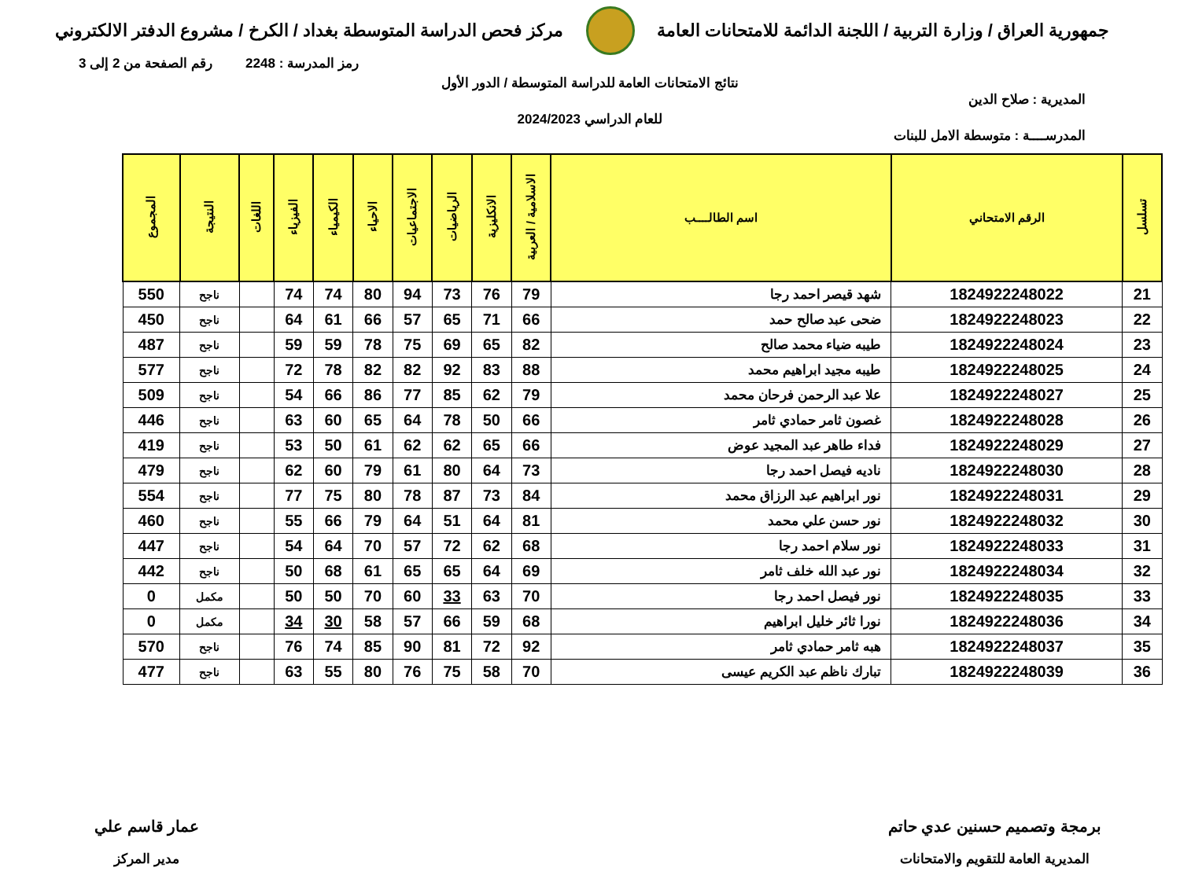جمهورية العراق / وزارة التربية / اللجنة الدائمة للامتحانات العامة
مركز فحص الدراسة المتوسطة بغداد / الكرخ / مشروع الدفتر الالكتروني
رمز المدرسة : 2248 رقم الصفحة من 2 إلى 3
نتائج الامتحانات العامة للدراسة المتوسطة / الدور الأول
المديرية : صلاح الدين
للعام الدراسي 2024/2023
المدرســــة : متوسطة الامل للبنات
| تسلسل | الرقم الامتحاني | اسم الطالــــب | الاسلامية / العربية | الانكليزية | الرياضيات | الاجتماعيات | الاحياء | الكيمياء | الفيزياء | اللغات | النتيجة | المجموع |
| --- | --- | --- | --- | --- | --- | --- | --- | --- | --- | --- | --- | --- |
| 21 | 1824922248022 | شهد قيصر احمد رجا | 79 | 76 | 73 | 94 | 80 | 74 | 74 | | ناجح | 550 |
| 22 | 1824922248023 | ضحى عبد صالح حمد | 66 | 71 | 65 | 57 | 66 | 61 | 64 | | ناجح | 450 |
| 23 | 1824922248024 | طيبه ضياء محمد صالح | 82 | 65 | 69 | 75 | 78 | 59 | 59 | | ناجح | 487 |
| 24 | 1824922248025 | طيبه مجيد ابراهيم محمد | 88 | 83 | 92 | 82 | 82 | 78 | 72 | | ناجح | 577 |
| 25 | 1824922248027 | علا عبد الرحمن فرحان محمد | 79 | 62 | 85 | 77 | 86 | 66 | 54 | | ناجح | 509 |
| 26 | 1824922248028 | غصون ثامر حمادي ثامر | 66 | 50 | 78 | 64 | 65 | 60 | 63 | | ناجح | 446 |
| 27 | 1824922248029 | فداء طاهر عبد المجيد عوض | 66 | 65 | 62 | 62 | 61 | 50 | 53 | | ناجح | 419 |
| 28 | 1824922248030 | ناديه فيصل احمد رجا | 73 | 64 | 80 | 61 | 79 | 60 | 62 | | ناجح | 479 |
| 29 | 1824922248031 | نور ابراهيم عبد الرزاق محمد | 84 | 73 | 87 | 78 | 80 | 75 | 77 | | ناجح | 554 |
| 30 | 1824922248032 | نور حسن علي محمد | 81 | 64 | 51 | 64 | 79 | 66 | 55 | | ناجح | 460 |
| 31 | 1824922248033 | نور سلام احمد رجا | 68 | 62 | 72 | 57 | 70 | 64 | 54 | | ناجح | 447 |
| 32 | 1824922248034 | نور عبد الله خلف ثامر | 69 | 64 | 65 | 65 | 61 | 68 | 50 | | ناجح | 442 |
| 33 | 1824922248035 | نور فيصل احمد رجا | 70 | 63 | 33 | 60 | 70 | 50 | 50 | | مكمل | 0 |
| 34 | 1824922248036 | نورا ثائر خليل ابراهيم | 68 | 59 | 66 | 57 | 58 | 30 | 34 | | مكمل | 0 |
| 35 | 1824922248037 | هبه ثامر حمادي ثامر | 92 | 72 | 81 | 90 | 85 | 74 | 76 | | ناجح | 570 |
| 36 | 1824922248039 | تبارك ناظم عبد الكريم عيسى | 70 | 58 | 75 | 76 | 80 | 55 | 63 | | ناجح | 477 |
برمجة وتصميم حسنين عدي حاتم
المديرية العامة للتقويم والامتحانات
عمار قاسم علي
مدير المركز